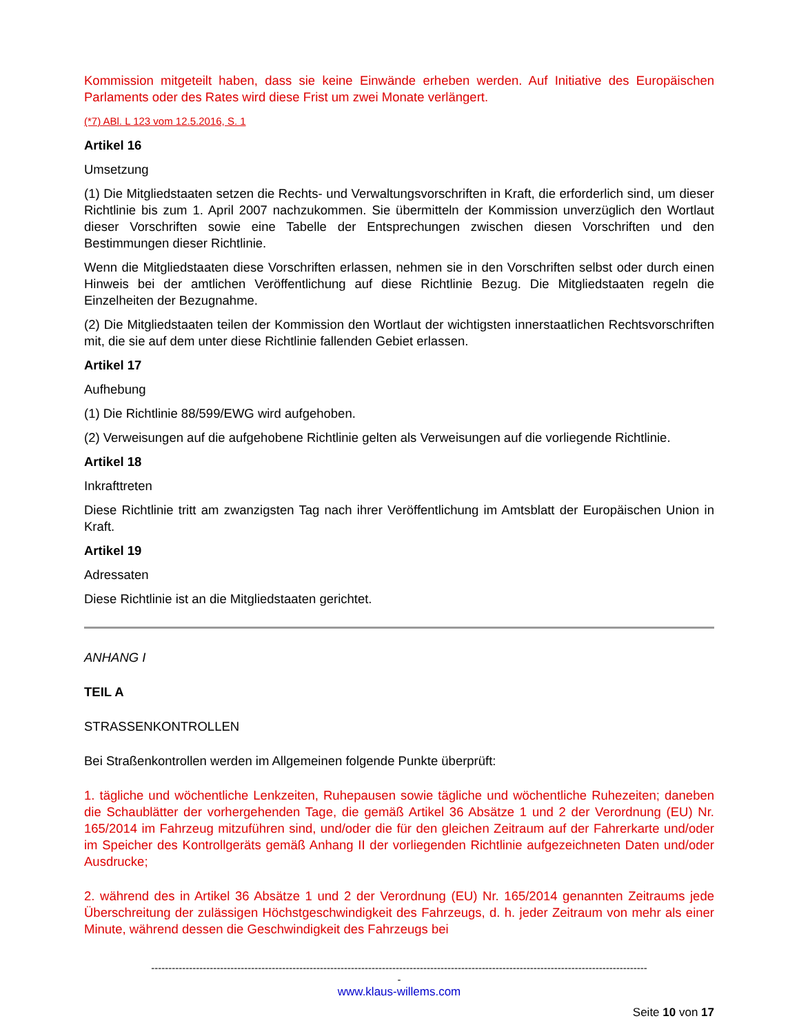Kommission mitgeteilt haben, dass sie keine Einwände erheben werden. Auf Initiative des Europäischen Parlaments oder des Rates wird diese Frist um zwei Monate verlängert.
(*7) ABl. L 123 vom 12.5.2016, S. 1
Artikel 16
Umsetzung
(1) Die Mitgliedstaaten setzen die Rechts- und Verwaltungsvorschriften in Kraft, die erforderlich sind, um dieser Richtlinie bis zum 1. April 2007 nachzukommen. Sie übermitteln der Kommission unverzüglich den Wortlaut dieser Vorschriften sowie eine Tabelle der Entsprechungen zwischen diesen Vorschriften und den Bestimmungen dieser Richtlinie.
Wenn die Mitgliedstaaten diese Vorschriften erlassen, nehmen sie in den Vorschriften selbst oder durch einen Hinweis bei der amtlichen Veröffentlichung auf diese Richtlinie Bezug. Die Mitgliedstaaten regeln die Einzelheiten der Bezugnahme.
(2) Die Mitgliedstaaten teilen der Kommission den Wortlaut der wichtigsten innerstaatlichen Rechtsvorschriften mit, die sie auf dem unter diese Richtlinie fallenden Gebiet erlassen.
Artikel 17
Aufhebung
(1) Die Richtlinie 88/599/EWG wird aufgehoben.
(2) Verweisungen auf die aufgehobene Richtlinie gelten als Verweisungen auf die vorliegende Richtlinie.
Artikel 18
Inkrafttreten
Diese Richtlinie tritt am zwanzigsten Tag nach ihrer Veröffentlichung im Amtsblatt der Europäischen Union in Kraft.
Artikel 19
Adressaten
Diese Richtlinie ist an die Mitgliedstaaten gerichtet.
ANHANG I
TEIL A
STRASSENKONTROLLEN
Bei Straßenkontrollen werden im Allgemeinen folgende Punkte überprüft:
1. tägliche und wöchentliche Lenkzeiten, Ruhepausen sowie tägliche und wöchentliche Ruhezeiten; daneben die Schaublätter der vorhergehenden Tage, die gemäß Artikel 36 Absätze 1 und 2 der Verordnung (EU) Nr. 165/2014 im Fahrzeug mitzuführen sind, und/oder die für den gleichen Zeitraum auf der Fahrerkarte und/oder im Speicher des Kontrollgeräts gemäß Anhang II der vorliegenden Richtlinie aufgezeichneten Daten und/oder Ausdrucke;
2. während des in Artikel 36 Absätze 1 und 2 der Verordnung (EU) Nr. 165/2014 genannten Zeitraums jede Überschreitung der zulässigen Höchstgeschwindigkeit des Fahrzeugs, d. h. jeder Zeitraum von mehr als einer Minute, während dessen die Geschwindigkeit des Fahrzeugs bei
------------------------------------------------------------------------------------------------------------------------------------------------
-
www.klaus-willems.com
Seite 10 von 17